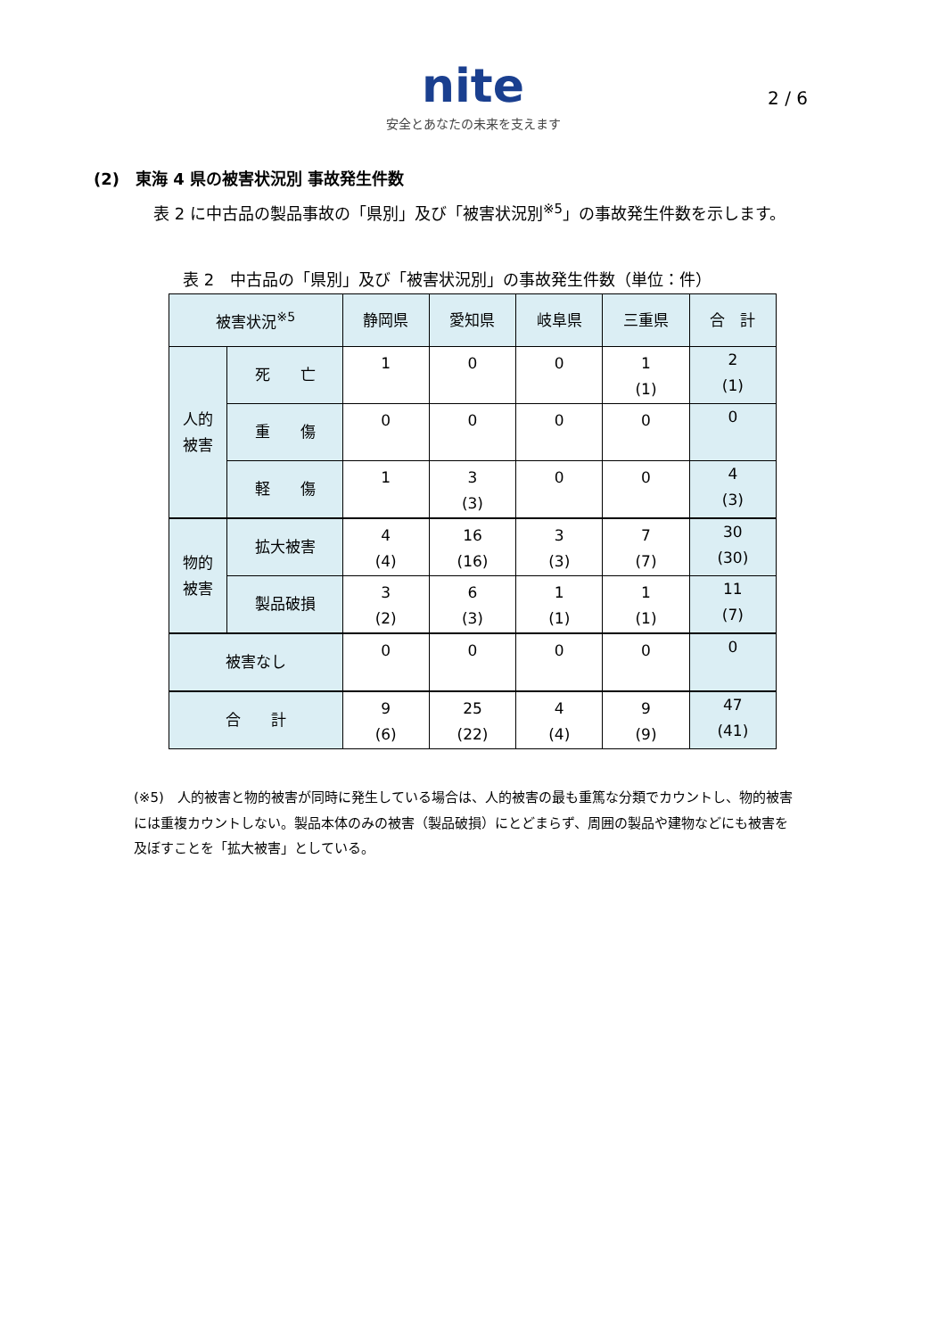nite
安全とあなたの未来を支えます
2 / 6
(2)　東海 4 県の被害状況別 事故発生件数
表 2 に中古品の製品事故の「県別」及び「被害状況別<sup>※5</sup>」の事故発生件数を示します。
表 2　中古品の「県別」及び「被害状況別」の事故発生件数（単位：件）
| 被害状況<sup>※5</sup> | | 静岡県 | 愛知県 | 岐阜県 | 三重県 | 合 計 |
| --- | --- | --- | --- | --- | --- | --- |
| 人的 被害 | 死 亡 | 1 | 0 | 0 | 1 (1) | 2 (1) |
| | 重 傷 | 0 | 0 | 0 | 0 | 0 |
| | 軽 傷 | 1 | 3 (3) | 0 | 0 | 4 (3) |
| 物的 被害 | 拡大被害 | 4 (4) | 16 (16) | 3 (3) | 7 (7) | 30 (30) |
| | 製品破損 | 3 (2) | 6 (3) | 1 (1) | 1 (1) | 11 (7) |
| 被害なし | | 0 | 0 | 0 | 0 | 0 |
| 合 計 | | 9 (6) | 25 (22) | 4 (4) | 9 (9) | 47 (41) |
(※5)　人的被害と物的被害が同時に発生している場合は、人的被害の最も重篤な分類でカウントし、物的被害には重複カウントしない。製品本体のみの被害（製品破損）にとどまらず、周囲の製品や建物などにも被害を及ぼすことを「拡大被害」としている。